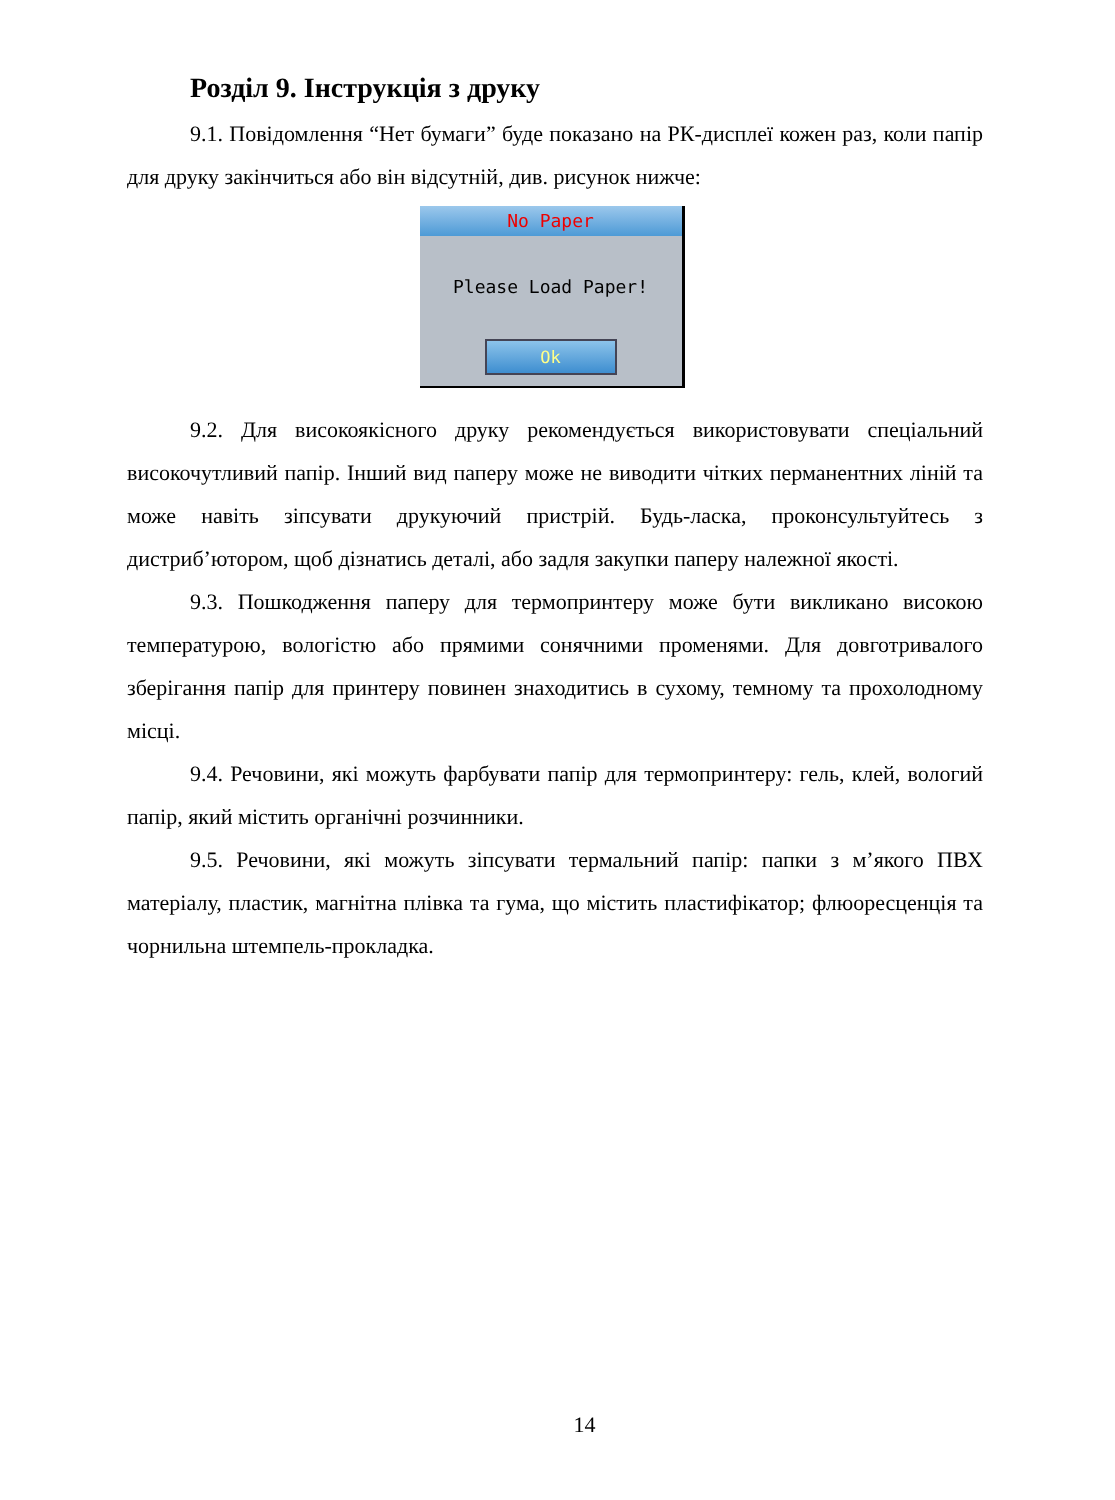Розділ 9. Інструкція з друку
9.1. Повідомлення “Нет бумаги” буде показано на РК-дисплеї кожен раз, коли папір для друку закінчиться або він відсутній, див. рисунок нижче:
No Paper
Please Load Paper!
Ok
9.2. Для високоякісного друку рекомендується використовувати спеціальний високочутливий папір. Інший вид паперу може не виводити чітких перманентних ліній та може навіть зіпсувати друкуючий пристрій. Будь-ласка, проконсультуйтесь з дистриб’ютором, щоб дізнатись деталі, або задля закупки паперу належної якості.
9.3. Пошкодження паперу для термопринтеру може бути викликано високою температурою, вологістю або прямими сонячними променями. Для довготривалого зберігання папір для принтеру повинен знаходитись в сухому, темному та прохолодному місці.
9.4. Речовини, які можуть фарбувати папір для термопринтеру: гель, клей, вологий папір, який містить органічні розчинники.
9.5. Речовини, які можуть зіпсувати термальний папір: папки з м’якого ПВХ матеріалу, пластик, магнітна плівка та гума, що містить пластифікатор; флюоресценція та чорнильна штемпель-прокладка.
14